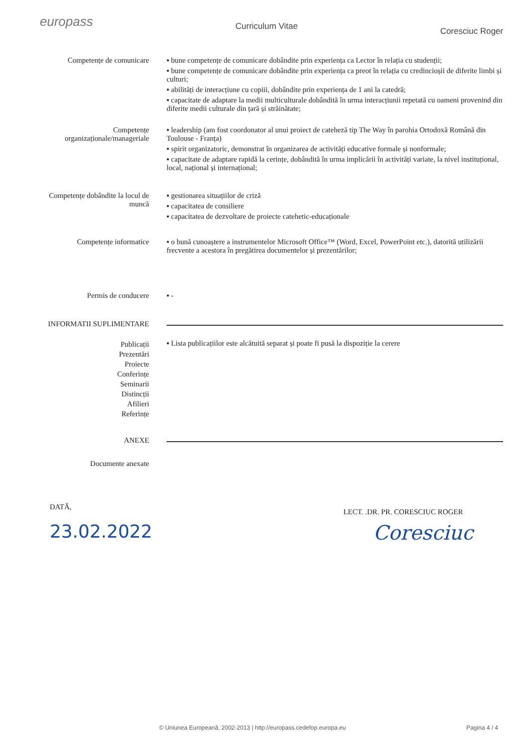europass
Curriculum Vitae
Coresciuc Roger
Competențe de comunicare ▪ bune competențe de comunicare dobândite prin experiența ca Lector în relația cu studenții;
▪ bune competențe de comunicare dobândite prin experiența ca preot în relația cu credincioșii de diferite limbi și culturi;
▪ abilități de interacțiune cu copiii, dobândite prin experiența de 1 ani la catedră;
▪ capacitate de adaptare la medii multiculturale dobândită în urma interacțiunii repetată cu oameni provenind din diferite medii culturale din țară și străinătate;
Competențe organizaționale/manageriale
▪ leadership (am fost coordonator al unui proiect de cateheză tip The Way în parohia Ortodoxă Română din Toulouse - Franța)
▪ spirit organizatoric, demonstrat în organizarea de activități educative formale și nonformale;
▪ capacitate de adaptare rapidă la cerințe, dobândită în urma implicării în activități variate, la nivel instituțional, local, național și internațional;
Competențe dobândite la locul de muncă
▪ gestionarea situațiilor de criză
▪ capacitatea de consiliere
▪ capacitatea de dezvoltare de proiecte catehetic-educaționale
Competențe informatice ▪ o bună cunoaștere a instrumentelor Microsoft Office™ (Word, Excel, PowerPoint etc.), datorită utilizării frecvente a acestora în pregătirea documentelor și prezentărilor;
Permis de conducere ▪ -
INFORMATII SUPLIMENTARE
Publicații
Prezentări
Proiecte
Conferințe
Seminarii
Distincții
Afilieri
Referințe
▪ Lista publicațiilor este alcătuită separat și poate fi pusă la dispoziție la cerere
ANEXE
Documente anexate
DATĂ,
23.02.2022
LECT. .DR. PR. CORESCIUC ROGER
Coresciuc
© Uniunea Europeană, 2002-2013 | http://europass.cedefop.europa.eu Pagina 4 / 4